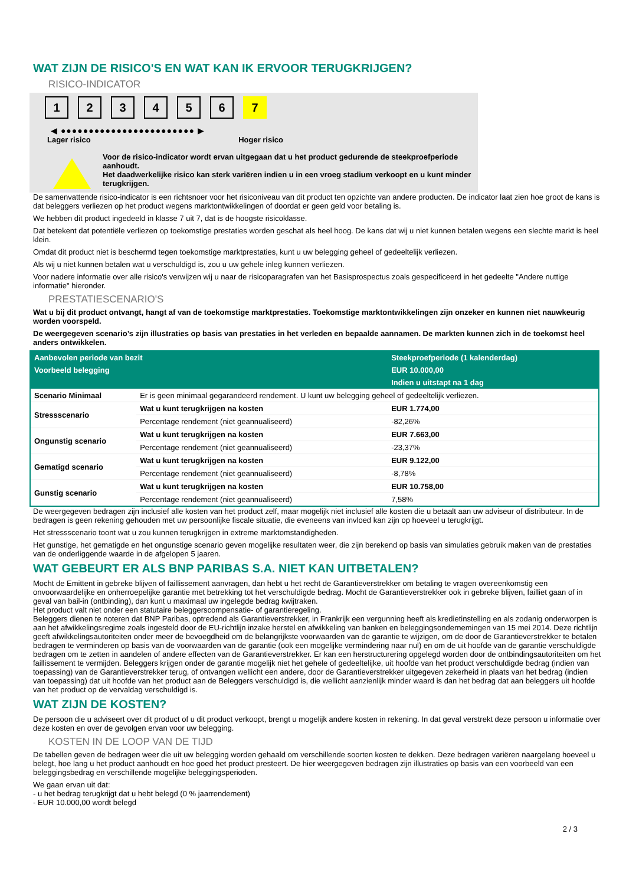WAT ZIJN DE RISICO'S EN WAT KAN IK ERVOOR TERUGKRIJGEN?
RISICO-INDICATOR
1 2 3 4 5 6 7
◀ ●●●●●●●●●●●●●●●●●●●●●●●● ▶
Lager risico Hoger risico
Voor de risico-indicator wordt ervan uitgegaan dat u het product gedurende de steekproefperiode aanhoudt.
Het daadwerkelijke risico kan sterk variëren indien u in een vroeg stadium verkoopt en u kunt minder terugkrijgen.
De samenvattende risico-indicator is een richtsnoer voor het risiconiveau van dit product ten opzichte van andere producten. De indicator laat zien hoe groot de kans is dat beleggers verliezen op het product wegens marktontwikkelingen of doordat er geen geld voor betaling is.
We hebben dit product ingedeeld in klasse 7 uit 7, dat is de hoogste risicoklasse.
Dat betekent dat potentiële verliezen op toekomstige prestaties worden geschat als heel hoog. De kans dat wij u niet kunnen betalen wegens een slechte markt is heel klein.
Omdat dit product niet is beschermd tegen toekomstige marktprestaties, kunt u uw belegging geheel of gedeeltelijk verliezen.
Als wij u niet kunnen betalen wat u verschuldigd is, zou u uw gehele inleg kunnen verliezen.
Voor nadere informatie over alle risico's verwijzen wij u naar de risicoparagrafen van het Basisprospectus zoals gespecificeerd in het gedeelte "Andere nuttige informatie" hieronder.
PRESTATIESCENARIO'S
Wat u bij dit product ontvangt, hangt af van de toekomstige marktprestaties. Toekomstige marktontwikkelingen zijn onzeker en kunnen niet nauwkeurig worden voorspeld.
De weergegeven scenario’s zijn illustraties op basis van prestaties in het verleden en bepaalde aannamen. De markten kunnen zich in de toekomst heel anders ontwikkelen.
| Aanbevolen periode van bezit | | Steekproefperiode (1 kalenderdag) |
| --- | --- | --- |
| Voorbeeld belegging | | EUR 10.000,00 |
| | | Indien u uitstapt na 1 dag |
| Scenario Minimaal | Er is geen minimaal gegarandeerd rendement. U kunt uw belegging geheel of gedeeltelijk verliezen. | |
| Stressscenario | Wat u kunt terugkrijgen na kosten | EUR 1.774,00 |
| | Percentage rendement (niet geannualiseerd) | -82,26% |
| Ongunstig scenario | Wat u kunt terugkrijgen na kosten | EUR 7.663,00 |
| | Percentage rendement (niet geannualiseerd) | -23,37% |
| Gematigd scenario | Wat u kunt terugkrijgen na kosten | EUR 9.122,00 |
| | Percentage rendement (niet geannualiseerd) | -8,78% |
| Gunstig scenario | Wat u kunt terugkrijgen na kosten | EUR 10.758,00 |
| | Percentage rendement (niet geannualiseerd) | 7,58% |
De weergegeven bedragen zijn inclusief alle kosten van het product zelf, maar mogelijk niet inclusief alle kosten die u betaalt aan uw adviseur of distributeur. In de bedragen is geen rekening gehouden met uw persoonlijke fiscale situatie, die eveneens van invloed kan zijn op hoeveel u terugkrijgt.
Het stressscenario toont wat u zou kunnen terugkrijgen in extreme marktomstandigheden.
Het gunstige, het gematigde en het ongunstige scenario geven mogelijke resultaten weer, die zijn berekend op basis van simulaties gebruik maken van de prestaties van de onderliggende waarde in de afgelopen 5 jaaren.
WAT GEBEURT ER ALS BNP PARIBAS S.A. NIET KAN UITBETALEN?
Mocht de Emittent in gebreke blijven of faillissement aanvragen, dan hebt u het recht de Garantieverstrekker om betaling te vragen overeenkomstig een onvoorwaardelijke en onherroepelijke garantie met betrekking tot het verschuldigde bedrag. Mocht de Garantieverstrekker ook in gebreke blijven, failliet gaan of in geval van bail-in (ontbinding), dan kunt u maximaal uw ingelegde bedrag kwijtraken.
Het product valt niet onder een statutaire beleggerscompensatie- of garantieregeling.
Beleggers dienen te noteren dat BNP Paribas, optredend als Garantieverstrekker, in Frankrijk een vergunning heeft als kredietinstelling en als zodanig onderworpen is aan het afwikkelingsregime zoals ingesteld door de EU-richtlijn inzake herstel en afwikkeling van banken en beleggingsondernemingen van 15 mei 2014. Deze richtlijn geeft afwikkelingsautoriteiten onder meer de bevoegdheid om de belangrijkste voorwaarden van de garantie te wijzigen, om de door de Garantieverstrekker te betalen bedragen te verminderen op basis van de voorwaarden van de garantie (ook een mogelijke vermindering naar nul) en om de uit hoofde van de garantie verschuldigde bedragen om te zetten in aandelen of andere effecten van de Garantieverstrekker. Er kan een herstructurering opgelegd worden door de ontbindingsautoriteiten om het faillissement te vermijden. Beleggers krijgen onder de garantie mogelijk niet het gehele of gedeeltelijke, uit hoofde van het product verschuldigde bedrag (indien van toepassing) van de Garantieverstrekker terug, of ontvangen wellicht een andere, door de Garantieverstrekker uitgegeven zekerheid in plaats van het bedrag (indien van toepassing) dat uit hoofde van het product aan de Beleggers verschuldigd is, die wellicht aanzienlijk minder waard is dan het bedrag dat aan beleggers uit hoofde van het product op de vervaldag verschuldigd is.
WAT ZIJN DE KOSTEN?
De persoon die u adviseert over dit product of u dit product verkoopt, brengt u mogelijk andere kosten in rekening. In dat geval verstrekt deze persoon u informatie over deze kosten en over de gevolgen ervan voor uw belegging.
KOSTEN IN DE LOOP VAN DE TIJD
De tabellen geven de bedragen weer die uit uw belegging worden gehaald om verschillende soorten kosten te dekken. Deze bedragen variëren naargelang hoeveel u belegt, hoe lang u het product aanhoudt en hoe goed het product presteert. De hier weergegeven bedragen zijn illustraties op basis van een voorbeeld van een beleggingsbedrag en verschillende mogelijke beleggingsperioden.
We gaan ervan uit dat:
- u het bedrag terugkrijgt dat u hebt belegd (0 % jaarrendement)
- EUR 10.000,00 wordt belegd
2 / 3